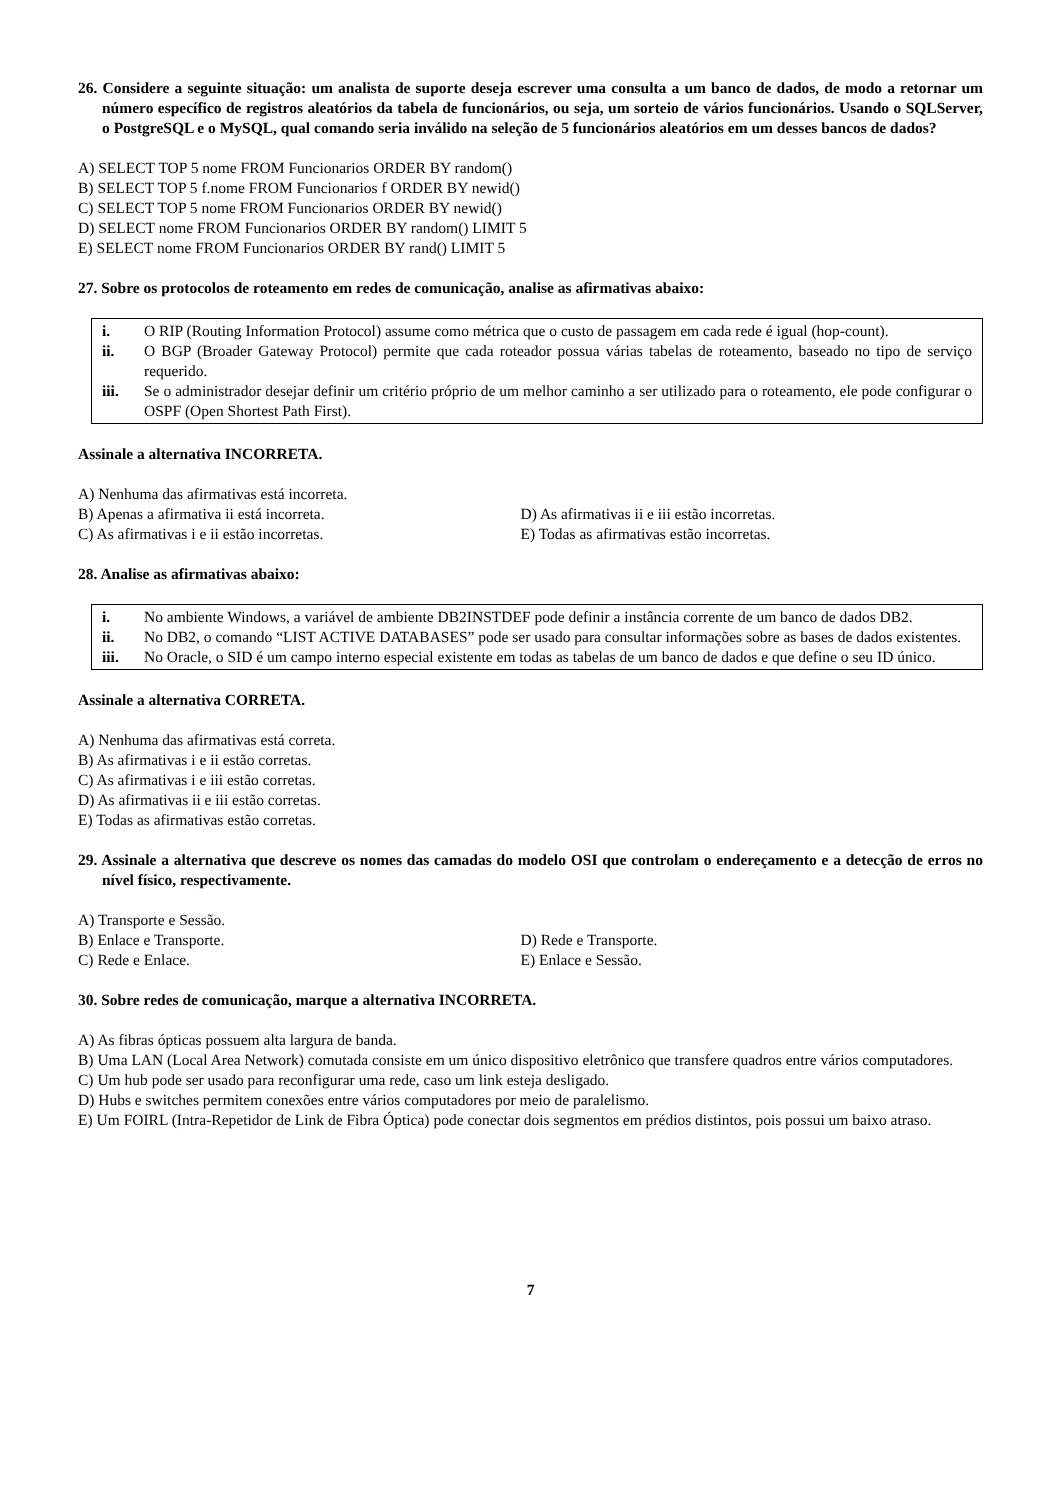26. Considere a seguinte situação: um analista de suporte deseja escrever uma consulta a um banco de dados, de modo a retornar um número específico de registros aleatórios da tabela de funcionários, ou seja, um sorteio de vários funcionários. Usando o SQLServer, o PostgreSQL e o MySQL, qual comando seria inválido na seleção de 5 funcionários aleatórios em um desses bancos de dados?
A) SELECT TOP 5 nome FROM Funcionarios ORDER BY random()
B) SELECT TOP 5 f.nome FROM Funcionarios f ORDER BY newid()
C) SELECT TOP 5 nome FROM Funcionarios ORDER BY newid()
D) SELECT nome FROM Funcionarios ORDER BY random() LIMIT 5
E) SELECT nome FROM Funcionarios ORDER BY rand() LIMIT 5
27. Sobre os protocolos de roteamento em redes de comunicação, analise as afirmativas abaixo:
i. O RIP (Routing Information Protocol) assume como métrica que o custo de passagem em cada rede é igual (hop-count).
ii. O BGP (Broader Gateway Protocol) permite que cada roteador possua várias tabelas de roteamento, baseado no tipo de serviço requerido.
iii. Se o administrador desejar definir um critério próprio de um melhor caminho a ser utilizado para o roteamento, ele pode configurar o OSPF (Open Shortest Path First).
Assinale a alternativa INCORRETA.
A) Nenhuma das afirmativas está incorreta.
B) Apenas a afirmativa ii está incorreta. D) As afirmativas ii e iii estão incorretas.
C) As afirmativas i e ii estão incorretas. E) Todas as afirmativas estão incorretas.
28. Analise as afirmativas abaixo:
i. No ambiente Windows, a variável de ambiente DB2INSTDEF pode definir a instância corrente de um banco de dados DB2.
ii. No DB2, o comando “LIST ACTIVE DATABASES” pode ser usado para consultar informações sobre as bases de dados existentes.
iii. No Oracle, o SID é um campo interno especial existente em todas as tabelas de um banco de dados e que define o seu ID único.
Assinale a alternativa CORRETA.
A) Nenhuma das afirmativas está correta.
B) As afirmativas i e ii estão corretas.
C) As afirmativas i e iii estão corretas.
D) As afirmativas ii e iii estão corretas.
E) Todas as afirmativas estão corretas.
29. Assinale a alternativa que descreve os nomes das camadas do modelo OSI que controlam o endereçamento e a detecção de erros no nível físico, respectivamente.
A) Transporte e Sessão.
B) Enlace e Transporte. D) Rede e Transporte.
C) Rede e Enlace. E) Enlace e Sessão.
30. Sobre redes de comunicação, marque a alternativa INCORRETA.
A) As fibras ópticas possuem alta largura de banda.
B) Uma LAN (Local Area Network) comutada consiste em um único dispositivo eletrônico que transfere quadros entre vários computadores.
C) Um hub pode ser usado para reconfigurar uma rede, caso um link esteja desligado.
D) Hubs e switches permitem conexões entre vários computadores por meio de paralelismo.
E) Um FOIRL (Intra-Repetidor de Link de Fibra Óptica) pode conectar dois segmentos em prédios distintos, pois possui um baixo atraso.
7